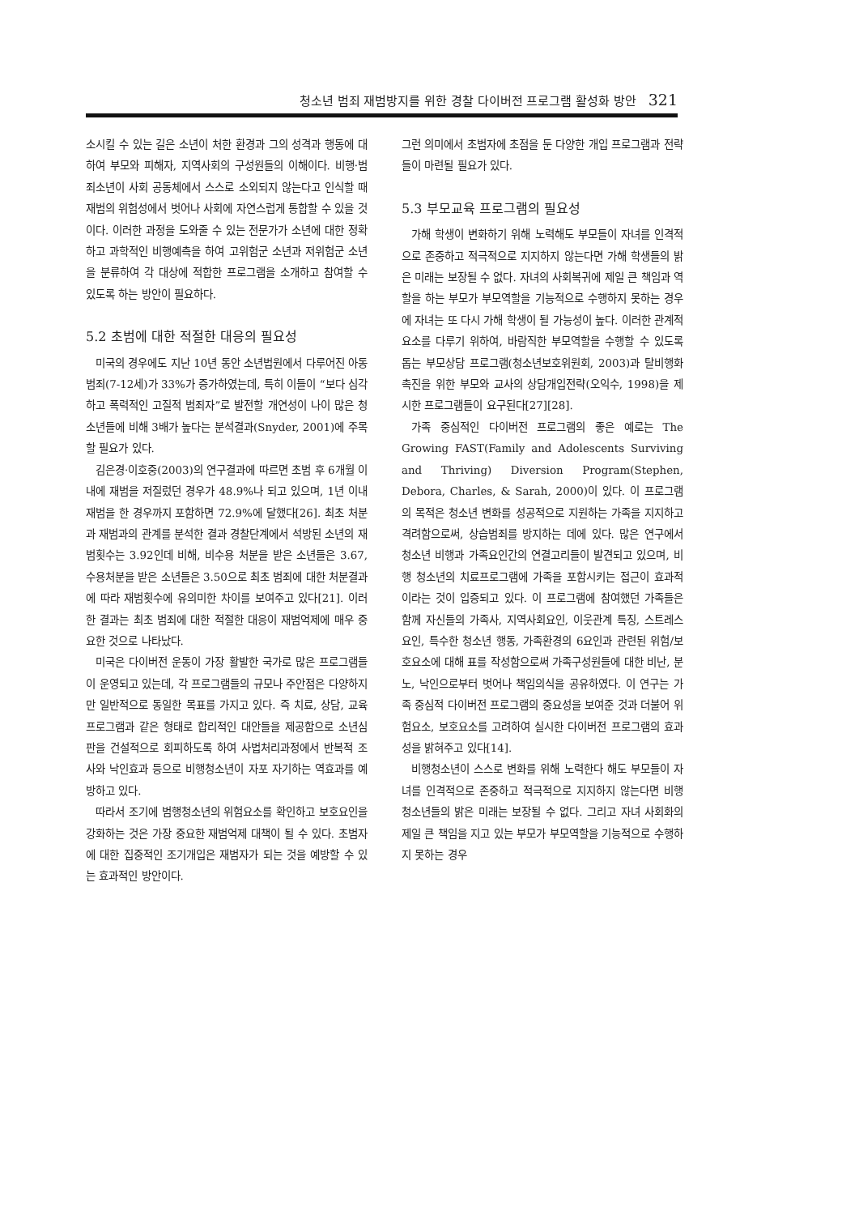청소년 범죄 재범방지를 위한 경찰 다이버전 프로그램 활성화 방안 321
소시킬 수 있는 길은 소년이 처한 환경과 그의 성격과 행동에 대하여 부모와 피해자, 지역사회의 구성원들의 이해이다. 비행·범죄소년이 사회 공동체에서 스스로 소외되지 않는다고 인식할 때 재범의 위험성에서 벗어나 사회에 자연스럽게 통합할 수 있을 것이다. 이러한 과정을 도와줄 수 있는 전문가가 소년에 대한 정확하고 과학적인 비행예측을 하여 고위험군 소년과 저위험군 소년을 분류하여 각 대상에 적합한 프로그램을 소개하고 참여할 수 있도록 하는 방안이 필요하다.
5.2 초범에 대한 적절한 대응의 필요성
미국의 경우에도 지난 10년 동안 소년법원에서 다루어진 아동범죄(7-12세)가 33%가 증가하였는데, 특히 이들이 “보다 심각하고 폭력적인 고질적 범죄자”로 발전할 개연성이 나이 많은 청소년들에 비해 3배가 높다는 분석결과(Snyder, 2001)에 주목할 필요가 있다.
김은경·이호중(2003)의 연구결과에 따르면 초범 후 6개월 이내에 재범을 저질렀던 경우가 48.9%나 되고 있으며, 1년 이내 재범을 한 경우까지 포함하면 72.9%에 달했다[26]. 최초 처분과 재범과의 관계를 분석한 결과 경찰단계에서 석방된 소년의 재범횟수는 3.92인데 비해, 비수용 처분을 받은 소년들은 3.67, 수용처분을 받은 소년들은 3.50으로 최초 범죄에 대한 처분결과에 따라 재범횟수에 유의미한 차이를 보여주고 있다[21]. 이러한 결과는 최초 범죄에 대한 적절한 대응이 재범억제에 매우 중요한 것으로 나타났다.
미국은 다이버전 운동이 가장 활발한 국가로 많은 프로그램들이 운영되고 있는데, 각 프로그램들의 규모나 주안점은 다양하지만 일반적으로 동일한 목표를 가지고 있다. 즉 치료, 상담, 교육프로그램과 같은 형태로 합리적인 대안들을 제공함으로 소년심판을 건설적으로 회피하도록 하여 사법처리과정에서 반복적 조사와 낙인효과 등으로 비행청소년이 자포 자기하는 역효과를 예방하고 있다.
따라서 조기에 범행청소년의 위험요소를 확인하고 보호요인을 강화하는 것은 가장 중요한 재범억제 대책이 될 수 있다. 초범자에 대한 집중적인 조기개입은 재범자가 되는 것을 예방할 수 있는 효과적인 방안이다.
그런 의미에서 초범자에 초점을 둔 다양한 개입 프로그램과 전략들이 마련될 필요가 있다.
5.3 부모교육 프로그램의 필요성
가해 학생이 변화하기 위해 노력해도 부모들이 자녀를 인격적으로 존중하고 적극적으로 지지하지 않는다면 가해 학생들의 밝은 미래는 보장될 수 없다. 자녀의 사회복귀에 제일 큰 책임과 역할을 하는 부모가 부모역할을 기능적으로 수행하지 못하는 경우에 자녀는 또 다시 가해 학생이 될 가능성이 높다. 이러한 관계적 요소를 다루기 위하여, 바람직한 부모역할을 수행할 수 있도록 돕는 부모상담 프로그램(청소년보호위원회, 2003)과 탈비행화 촉진을 위한 부모와 교사의 상담개입전략(오익수, 1998)을 제시한 프로그램들이 요구된다[27][28].
가족 중심적인 다이버전 프로그램의 좋은 예로는 The Growing FAST(Family and Adolescents Surviving and Thriving) Diversion Program(Stephen, Debora, Charles, & Sarah, 2000)이 있다. 이 프로그램의 목적은 청소년 변화를 성공적으로 지원하는 가족을 지지하고 격려함으로써, 상습범죄를 방지하는 데에 있다. 많은 연구에서 청소년 비행과 가족요인간의 연결고리들이 발견되고 있으며, 비행 청소년의 치료프로그램에 가족을 포함시키는 접근이 효과적이라는 것이 입증되고 있다. 이 프로그램에 참여했던 가족들은 함께 자신들의 가족사, 지역사회요인, 이웃관계 특징, 스트레스요인, 특수한 청소년 행동, 가족환경의 6요인과 관련된 위험/보호요소에 대해 표를 작성함으로써 가족구성원들에 대한 비난, 분노, 낙인으로부터 벗어나 책임의식을 공유하였다. 이 연구는 가족 중심적 다이버전 프로그램의 중요성을 보여준 것과 더불어 위험요소, 보호요소를 고려하여 실시한 다이버전 프로그램의 효과성을 밝혀주고 있다[14].
비행청소년이 스스로 변화를 위해 노력한다 해도 부모들이 자녀를 인격적으로 존중하고 적극적으로 지지하지 않는다면 비행청소년들의 밝은 미래는 보장될 수 없다. 그리고 자녀 사회화의 제일 큰 책임을 지고 있는 부모가 부모역할을 기능적으로 수행하지 못하는 경우